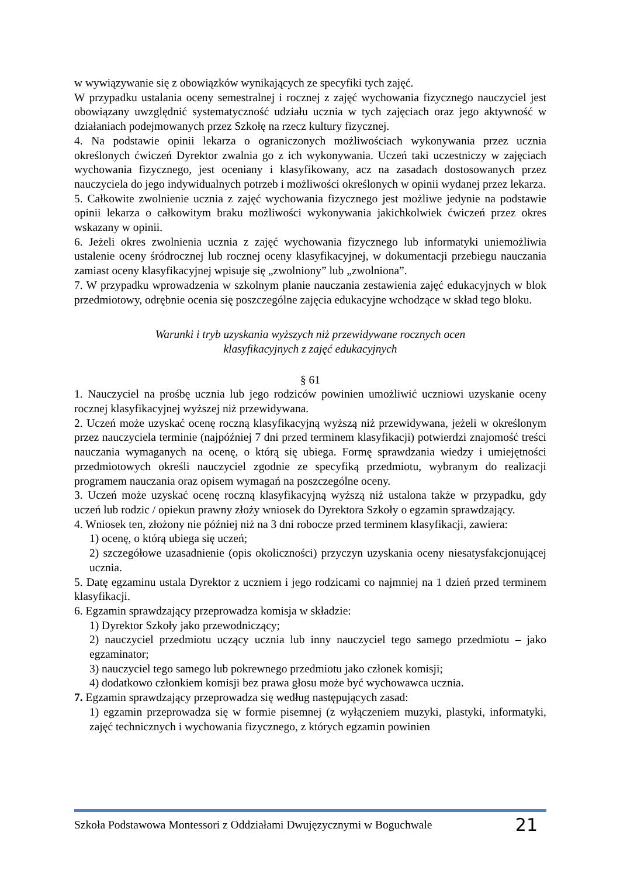w wywiązywanie się z obowiązków wynikających ze specyfiki tych zajęć.
W przypadku ustalania oceny semestralnej i rocznej z zajęć wychowania fizycznego nauczyciel jest obowiązany uwzględnić systematyczność udziału ucznia w tych zajęciach oraz jego aktywność w działaniach podejmowanych przez Szkołę na rzecz kultury fizycznej.
4. Na podstawie opinii lekarza o ograniczonych możliwościach wykonywania przez ucznia określonych ćwiczeń Dyrektor zwalnia go z ich wykonywania. Uczeń taki uczestniczy w zajęciach wychowania fizycznego, jest oceniany i klasyfikowany, acz na zasadach dostosowanych przez nauczyciela do jego indywidualnych potrzeb i możliwości określonych w opinii wydanej przez lekarza.
5. Całkowite zwolnienie ucznia z zajęć wychowania fizycznego jest możliwe jedynie na podstawie opinii lekarza o całkowitym braku możliwości wykonywania jakichkolwiek ćwiczeń przez okres wskazany w opinii.
6. Jeżeli okres zwolnienia ucznia z zajęć wychowania fizycznego lub informatyki uniemożliwia ustalenie oceny śródrocznej lub rocznej oceny klasyfikacyjnej, w dokumentacji przebiegu nauczania zamiast oceny klasyfikacyjnej wpisuje się „zwolniony” lub „zwolniona”.
7. W przypadku wprowadzenia w szkolnym planie nauczania zestawienia zajęć edukacyjnych w blok przedmiotowy, odrębnie ocenia się poszczególne zajęcia edukacyjne wchodzące w skład tego bloku.
Warunki i tryb uzyskania wyższych niż przewidywane rocznych ocen
klasyfikacyjnych z zajęć edukacyjnych
§ 61
1. Nauczyciel na prośbę ucznia lub jego rodziców powinien umożliwić uczniowi uzyskanie oceny rocznej klasyfikacyjnej wyższej niż przewidywana.
2. Uczeń może uzyskać ocenę roczną klasyfikacyjną wyższą niż przewidywana, jeżeli w określonym przez nauczyciela terminie (najpóźniej 7 dni przed terminem klasyfikacji) potwierdzi znajomość treści nauczania wymaganych na ocenę, o którą się ubiega. Formę sprawdzania wiedzy i umiejętności przedmiotowych określi nauczyciel zgodnie ze specyfiką przedmiotu, wybranym do realizacji programem nauczania oraz opisem wymagań na poszczególne oceny.
3. Uczeń może uzyskać ocenę roczną klasyfikacyjną wyższą niż ustalona także w przypadku, gdy uczeń lub rodzic / opiekun prawny złoży wniosek do Dyrektora Szkoły o egzamin sprawdzający.
4. Wniosek ten, złożony nie później niż na 3 dni robocze przed terminem klasyfikacji, zawiera:
1) ocenę, o którą ubiega się uczeń;
2) szczegółowe uzasadnienie (opis okoliczności) przyczyn uzyskania oceny niesatysfakcjonującej ucznia.
5. Datę egzaminu ustala Dyrektor z uczniem i jego rodzicami co najmniej na 1 dzień przed terminem klasyfikacji.
6. Egzamin sprawdzający przeprowadza komisja w składzie:
1) Dyrektor Szkoły jako przewodniczący;
2) nauczyciel przedmiotu uczący ucznia lub inny nauczyciel tego samego przedmiotu – jako egzaminator;
3) nauczyciel tego samego lub pokrewnego przedmiotu jako członek komisji;
4) dodatkowo członkiem komisji bez prawa głosu może być wychowawca ucznia.
7. Egzamin sprawdzający przeprowadza się według następujących zasad:
1) egzamin przeprowadza się w formie pisemnej (z wyłączeniem muzyki, plastyki, informatyki, zajęć technicznych i wychowania fizycznego, z których egzamin powinien
Szkoła Podstawowa Montessori z Oddziałami Dwujęzycznymi w Boguchwale 21